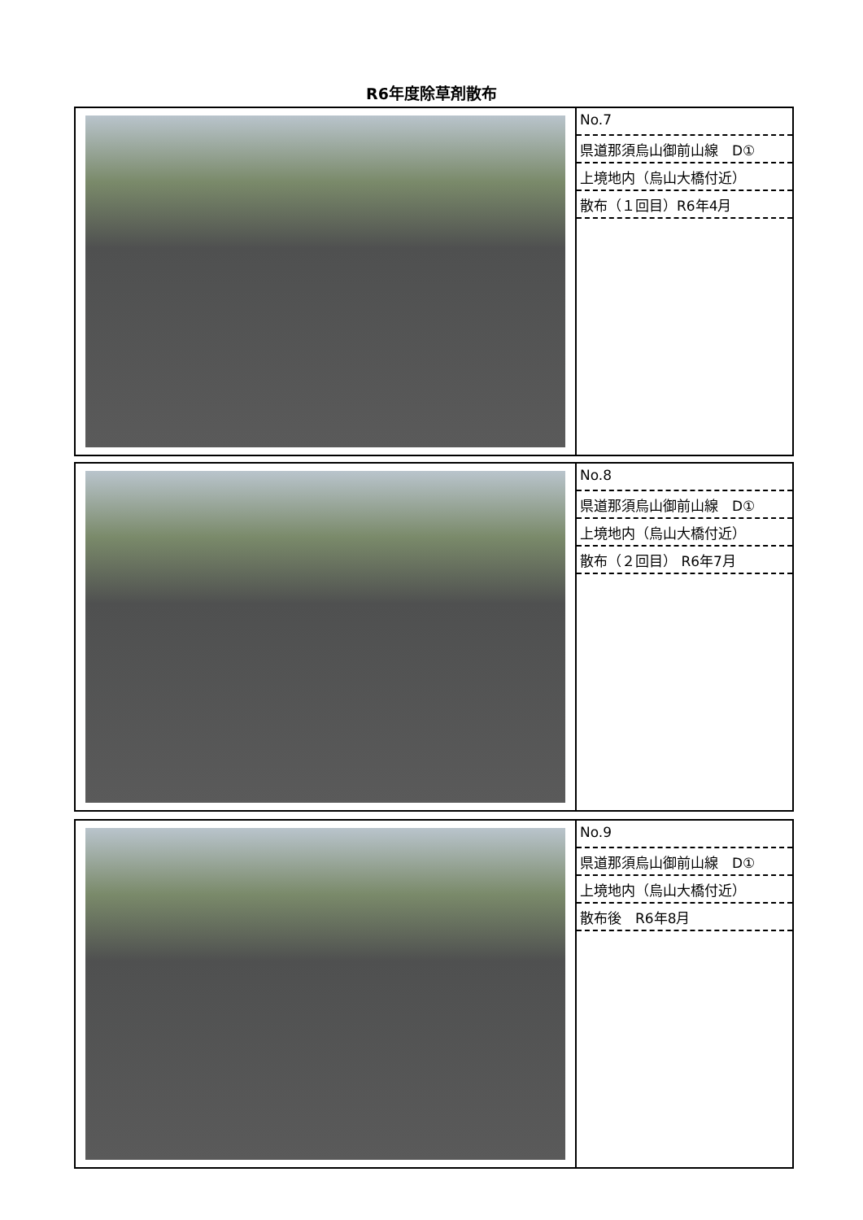R6年度除草剤散布
| | No.7 県道那須烏山御前山線 D① 上境地内（烏山大橋付近） 散布（１回目）R6年4月 |
| | No.8 県道那須烏山御前山線 D① 上境地内（烏山大橋付近） 散布（２回目） R6年7月 |
| | No.9 県道那須烏山御前山線 D① 上境地内（烏山大橋付近） 散布後 R6年8月 |